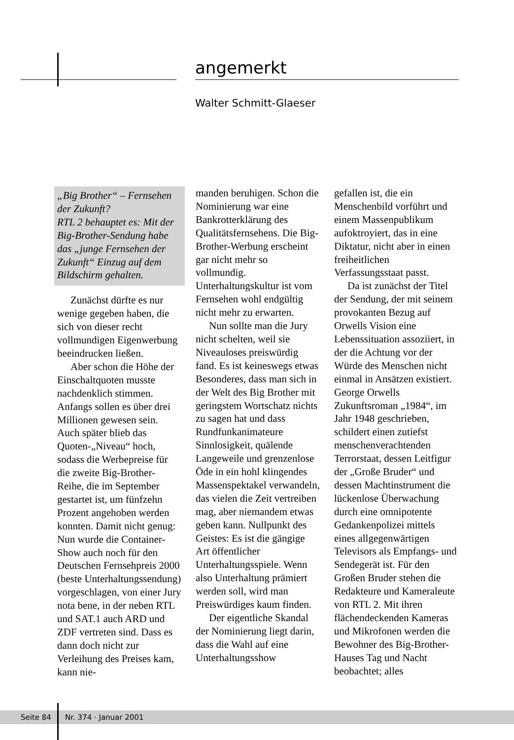angemerkt
Walter Schmitt-Glaeser
„Big Brother“ – Fernsehen der Zukunft?
RTL 2 behauptet es: Mit der Big-Brother-Sendung habe das „junge Fernsehen der Zukunft“ Einzug auf dem Bildschirm gehalten.
Zunächst dürfte es nur wenige gegeben haben, die sich von dieser recht vollmundigen Eigenwerbung beeindrucken ließen.
Aber schon die Höhe der Einschaltquoten musste nachdenklich stimmen. Anfangs sollen es über drei Millionen gewesen sein. Auch später blieb das Quoten-„Niveau“ hoch, sodass die Werbepreise für die zweite Big-Brother-Reihe, die im September gestartet ist, um fünfzehn Prozent angehoben werden konnten. Damit nicht genug: Nun wurde die Container-Show auch noch für den Deutschen Fernsehpreis 2000 (beste Unterhaltungssendung) vorgeschlagen, von einer Jury nota bene, in der neben RTL und SAT.1 auch ARD und ZDF vertreten sind. Dass es dann doch nicht zur Verleihung des Preises kam, kann nie-
manden beruhigen. Schon die Nominierung war eine Bankrotterklärung des Qualitätsfernsehens. Die Big-Brother-Werbung erscheint gar nicht mehr so vollmundig. Unterhaltungskultur ist vom Fernsehen wohl endgültig nicht mehr zu erwarten.
Nun sollte man die Jury nicht schelten, weil sie Niveauloses preiswürdig fand. Es ist keineswegs etwas Besonderes, dass man sich in der Welt des Big Brother mit geringstem Wortschatz nichts zu sagen hat und dass Rundfunkanimateure Sinnlosigkeit, quälende Langeweile und grenzenlose Öde in ein hohl klingendes Massenspektakel verwandeln, das vielen die Zeit vertreiben mag, aber niemandem etwas geben kann. Nullpunkt des Geistes: Es ist die gängige Art öffentlicher Unterhaltungsspiele. Wenn also Unterhaltung prämiert werden soll, wird man Preiswürdiges kaum finden.
Der eigentliche Skandal der Nominierung liegt darin, dass die Wahl auf eine Unterhaltungsshow
gefallen ist, die ein Menschenbild vorführt und einem Massenpublikum aufoktroyiert, das in eine Diktatur, nicht aber in einen freiheitlichen Verfassungsstaat passt.
Da ist zunächst der Titel der Sendung, der mit seinem provokanten Bezug auf Orwells Vision eine Lebenssituation assoziiert, in der die Achtung vor der Würde des Menschen nicht einmal in Ansätzen existiert. George Orwells Zukunftsroman „1984“, im Jahr 1948 geschrieben, schildert einen zutiefst menschenverachtenden Terrorstaat, dessen Leitfigur der „Große Bruder“ und dessen Machtinstrument die lückenlose Überwachung durch eine omnipotente Gedankenpolizei mittels eines allgegenwärtigen Televisors als Empfangs- und Sendegerät ist. Für den Großen Bruder stehen die Redakteure und Kameraleute von RTL 2. Mit ihren flächendeckenden Kameras und Mikrofonen werden die Bewohner des Big-Brother-Hauses Tag und Nacht beobachtet; alles
Seite 84 Nr. 374 · Januar 2001